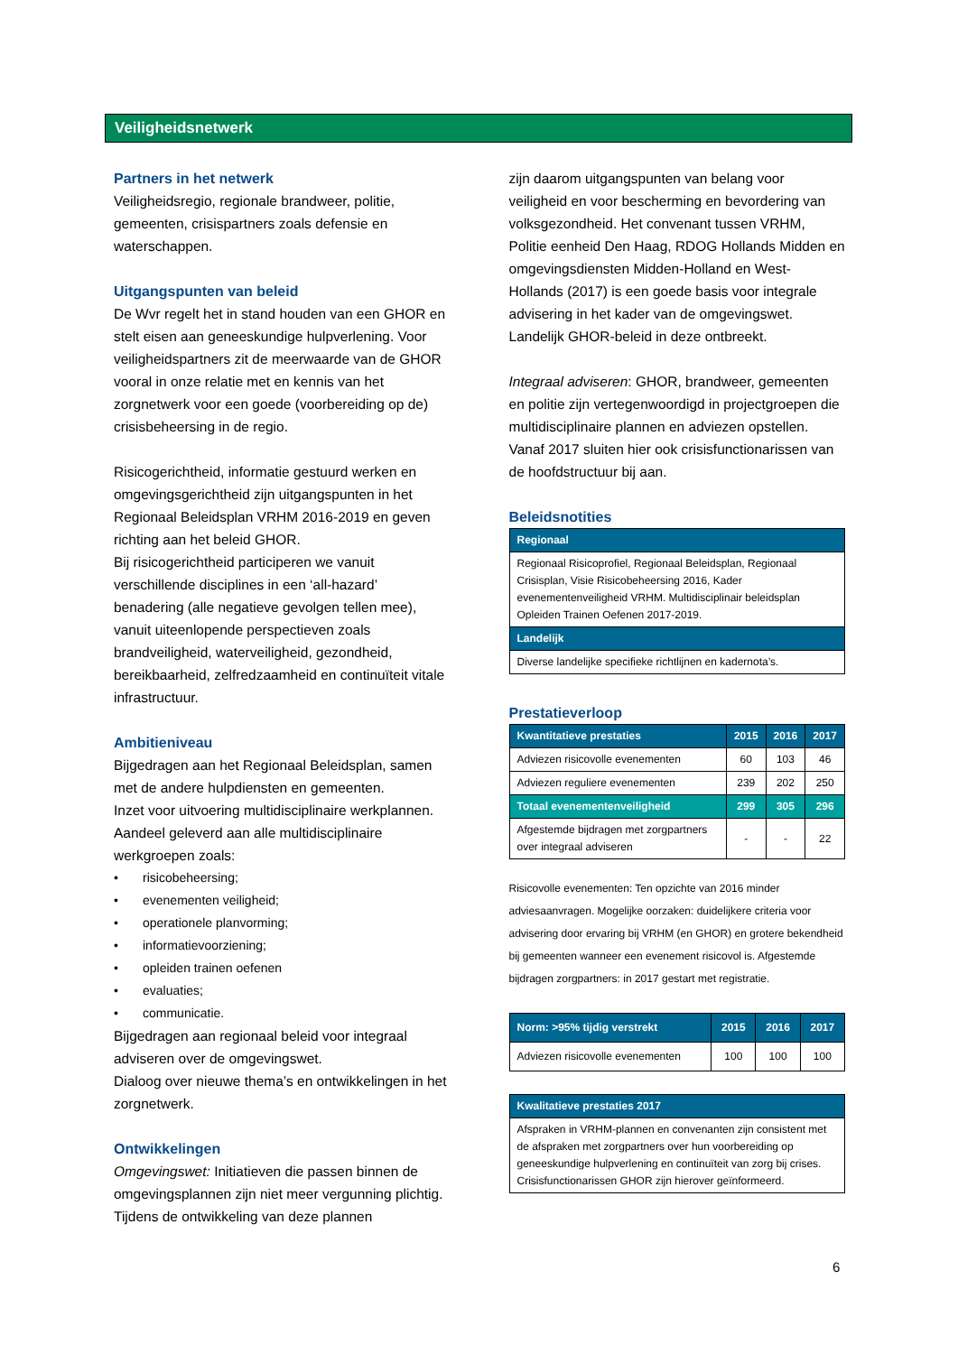Veiligheidsnetwerk
Partners in het netwerk
Veiligheidsregio, regionale brandweer, politie, gemeenten, crisispartners zoals defensie en waterschappen.
Uitgangspunten van beleid
De Wvr regelt het in stand houden van een GHOR en stelt eisen aan geneeskundige hulpverlening. Voor veiligheidspartners zit de meerwaarde van de GHOR vooral in onze relatie met en kennis van het zorgnetwerk voor een goede (voorbereiding op de) crisisbeheersing in de regio.
Risicogerichtheid, informatie gestuurd werken en omgevingsgerichtheid zijn uitgangspunten in het Regionaal Beleidsplan VRHM 2016-2019 en geven richting aan het beleid GHOR.
Bij risicogerichtheid participeren we vanuit verschillende disciplines in een ‘all-hazard’ benadering (alle negatieve gevolgen tellen mee), vanuit uiteenlopende perspectieven zoals brandveiligheid, waterveiligheid, gezondheid, bereikbaarheid, zelfredzaamheid en continuïteit vitale infrastructuur.
Ambitieniveau
Bijgedragen aan het Regionaal Beleidsplan, samen met de andere hulpdiensten en gemeenten.
Inzet voor uitvoering multidisciplinaire werkplannen.
Aandeel geleverd aan alle multidisciplinaire werkgroepen zoals:
• risicobeheersing;
• evenementen veiligheid;
• operationele planvorming;
• informatievoorziening;
• opleiden trainen oefenen
• evaluaties;
• communicatie.
Bijgedragen aan regionaal beleid voor integraal adviseren over de omgevingswet.
Dialoog over nieuwe thema’s en ontwikkelingen in het zorgnetwerk.
Ontwikkelingen
Omgevingswet: Initiatieven die passen binnen de omgevingsplannen zijn niet meer vergunning plichtig. Tijdens de ontwikkeling van deze plannen
zijn daarom uitgangspunten van belang voor veiligheid en voor bescherming en bevordering van volksgezondheid. Het convenant tussen VRHM, Politie eenheid Den Haag, RDOG Hollands Midden en omgevingsdiensten Midden-Holland en West-Hollands (2017) is een goede basis voor integrale advisering in het kader van de omgevingswet. Landelijk GHOR-beleid in deze ontbreekt.
Integraal adviseren: GHOR, brandweer, gemeenten en politie zijn vertegenwoordigd in projectgroepen die multidisciplinaire plannen en adviezen opstellen. Vanaf 2017 sluiten hier ook crisisfunctionarissen van de hoofdstructuur bij aan.
Beleidsnotities
| Regionaal |
| --- |
| Regionaal Risicoprofiel, Regionaal Beleidsplan, Regionaal Crisisplan, Visie Risicobeheersing 2016, Kader evenementenveiligheid VRHM. Multidisciplinair beleidsplan Opleiden Trainen Oefenen 2017-2019. |
| Landelijk |
| Diverse landelijke specifieke richtlijnen en kadernota’s. |
Prestatieverloop
| Kwantitatieve prestaties | 2015 | 2016 | 2017 |
| --- | --- | --- | --- |
| Adviezen risicovolle evenementen | 60 | 103 | 46 |
| Adviezen reguliere evenementen | 239 | 202 | 250 |
| Totaal evenementenveiligheid | 299 | 305 | 296 |
| Afgestemde bijdragen met zorgpartners over integraal adviseren | - | - | 22 |
Risicovolle evenementen: Ten opzichte van 2016 minder adviesaanvragen. Mogelijke oorzaken: duidelijkere criteria voor advisering door ervaring bij VRHM (en GHOR) en grotere bekendheid bij gemeenten wanneer een evenement risicovol is. Afgestemde bijdragen zorgpartners: in 2017 gestart met registratie.
| Norm: >95% tijdig verstrekt | 2015 | 2016 | 2017 |
| --- | --- | --- | --- |
| Adviezen risicovolle evenementen | 100 | 100 | 100 |
| Kwalitatieve prestaties 2017 |
| --- |
| Afspraken in VRHM-plannen en convenanten zijn consistent met de afspraken met zorgpartners over hun voorbereiding op geneeskundige hulpverlening en continuïteit van zorg bij crises. Crisisfunctionarissen GHOR zijn hierover geïnformeerd. |
6